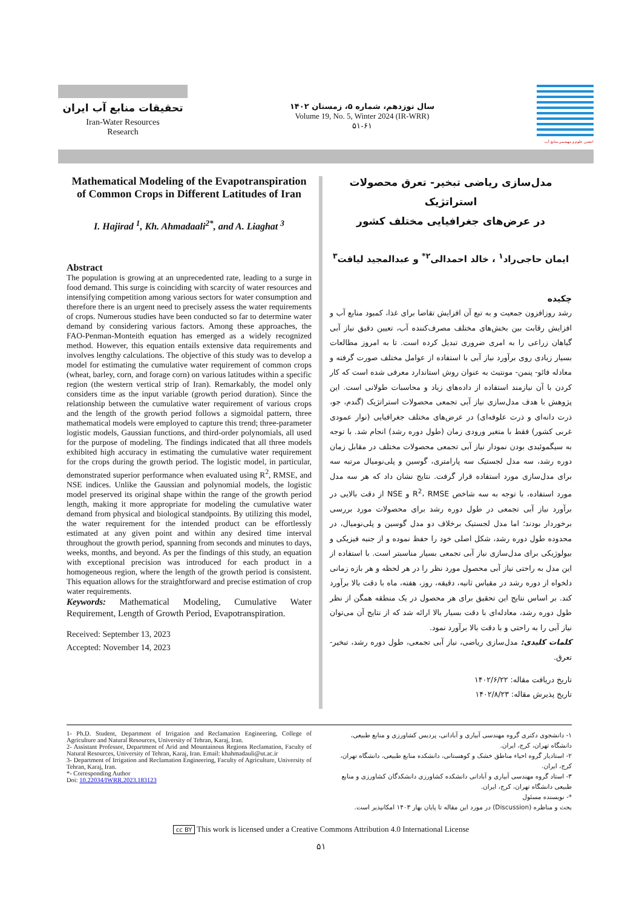تحقیقات منابع آب ایران
Iran-Water Resources
Research
سال نوزدهم، شماره ۵، زمستان ۱۴۰۲
Volume 19, No. 5, Winter 2024 (IR-WRR)
۵۱-۶۱
انجمن علوم و مهندسی منابع آب
Mathematical Modeling of the Evapotranspiration of Common Crops in Different Latitudes of Iran
I. Hajirad <sup>1</sup>, Kh. Ahmadaali<sup>2*</sup>, and A. Liaghat <sup>3</sup>
Abstract
The population is growing at an unprecedented rate, leading to a surge in food demand. This surge is coinciding with scarcity of water resources and intensifying competition among various sectors for water consumption and therefore there is an urgent need to precisely assess the water requirements of crops. Numerous studies have been conducted so far to determine water demand by considering various factors. Among these approaches, the FAO-Penman-Monteith equation has emerged as a widely recognized method. However, this equation entails extensive data requirements and involves lengthy calculations. The objective of this study was to develop a model for estimating the cumulative water requirement of common crops (wheat, barley, corn, and forage corn) on various latitudes within a specific region (the western vertical strip of Iran). Remarkably, the model only considers time as the input variable (growth period duration). Since the relationship between the cumulative water requirement of various crops and the length of the growth period follows a sigmoidal pattern, three mathematical models were employed to capture this trend; three-parameter logistic models, Gaussian functions, and third-order polynomials, all used for the purpose of modeling. The findings indicated that all three models exhibited high accuracy in estimating the cumulative water requirement for the crops during the growth period. The logistic model, in particular, demonstrated superior performance when evaluated using R<sup>2</sup>, RMSE, and NSE indices. Unlike the Gaussian and polynomial models, the logistic model preserved its original shape within the range of the growth period length, making it more appropriate for modeling the cumulative water demand from physical and biological standpoints. By utilizing this model, the water requirement for the intended product can be effortlessly estimated at any given point and within any desired time interval throughout the growth period, spanning from seconds and minutes to days, weeks, months, and beyond. As per the findings of this study, an equation with exceptional precision was introduced for each product in a homogeneous region, where the length of the growth period is consistent. This equation allows for the straightforward and precise estimation of crop water requirements.
Keywords: Mathematical Modeling, Cumulative Water Requirement, Length of Growth Period, Evapotranspiration.
Received: September 13, 2023
Accepted: November 14, 2023
مدل‌سازی ریاضی تبخیر- تعرق محصولات استراتژیک
در عرض‌های جغرافیایی مختلف کشور
ایمان حاجی‌راد<sup>۱</sup> ، خالد احمدالی<sup>۲*</sup> و عبدالمجید لیاقت<sup>۳</sup>
چکیده
رشد روزافزون جمعیت و به تبع آن افزایش تقاضا برای غذا، کمبود منابع آب و افزایش رقابت بین بخش‌های مختلف مصرف‌کننده آب، تعیین دقیق نیاز آبی گیاهان زراعی را به امری ضروری تبدیل کرده است. تا به امروز مطالعات بسیار زیادی روی برآورد نیاز آبی با استفاده از عوامل مختلف صورت گرفته و معادله فائو- پنمن- مونتیث به عنوان روش استاندارد معرفی شده است که کار کردن با آن نیازمند استفاده از داده‌های زیاد و محاسبات طولانی است. این پژوهش با هدف مدل‌سازی نیاز آبی تجمعی محصولات استراتژیک (گندم، جو، ذرت دانه‌ای و ذرت علوفه‌ای) در عرض‌های مختلف جغرافیایی (نوار عمودی غربی کشور) فقط با متغیر ورودی زمان (طول دوره رشد) انجام شد. با توجه به سیگموئیدی بودن نمودار نیاز آبی تجمعی محصولات مختلف در مقابل زمان دوره رشد، سه مدل لجستیک سه پارامتری، گوسین و پلی‌نومیال مرتبه سه برای مدل‌سازی مورد استفاده قرار گرفت. نتایج نشان داد که هر سه مدل مورد استفاده، با توجه به سه شاخص R<sup>2</sup>، RMSE و NSE از دقت بالایی در برآورد نیاز آبی تجمعی در طول دوره رشد برای محصولات مورد بررسی برخوردار بودند؛ اما مدل لجستیک برخلاف دو مدل گوسین و پلی‌نومیال، در محدوده طول دوره رشد، شکل اصلی خود را حفظ نموده و از جنبه فیزیکی و بیولوژیکی برای مدل‌سازی نیاز آبی تجمعی بسیار مناسبتر است. با استفاده از این مدل به راحتی نیاز آبی محصول مورد نظر را در هر لحظه و هر بازه زمانی دلخواه از دوره رشد در مقیاس ثانیه، دقیقه، روز، هفته، ماه با دقت بالا برآورد کند. بر اساس نتایج این تحقیق برای هر محصول در یک منطقه همگن از نظر طول دوره رشد، معادله‌ای با دقت بسیار بالا ارائه شد که از نتایج آن می‌توان نیاز آبی را به راحتی و با دقت بالا برآورد نمود.
کلمات کلیدی: مدل‌سازی ریاضی، نیاز آبی تجمعی، طول دوره رشد، تبخیر- تعرق.
تاریخ دریافت مقاله: ۱۴۰۲/۶/۲۲
تاریخ پذیرش مقاله: ۱۴۰۲/۸/۲۳
1- Ph.D. Student, Department of Irrigation and Reclamation Engineering, College of Agriculture and Natural Resources, University of Tehran, Karaj, Iran.
2- Assistant Professor, Department of Arid and Mountainous Regions Reclamation, Faculty of Natural Resources, University of Tehran, Karaj, Iran. Email: khahmadauli@ut.ac.ir
3- Department of Irrigation and Reclamation Engineering, Faculty of Agriculture, University of Tehran, Karaj, Iran.
*- Corresponding Author
Doi: 10.22034/IWRR.2023.183123
۱- دانشجوی دکتری گروه مهندسی آبیاری و آبادانی، پردیس کشاورزی و منابع طبیعی، دانشگاه تهران، کرج، ایران.
۲- استادیار گروه احیاء مناطق خشک و کوهستانی، دانشکده منابع طبیعی، دانشگاه تهران، کرج، ایران.
۳- استاد گروه مهندسی آبیاری و آبادانی دانشکده کشاورزی دانشکدگان کشاورزی و منابع طبیعی دانشگاه تهران، کرج، ایران.
*- نویسنده مسئول
بحث و مناظره (Discussion) در مورد این مقاله تا پایان بهار ۱۴۰۳ امکانپذیر است.
cc BY This work is licensed under a Creative Commons Attribution 4.0 International License
۵۱